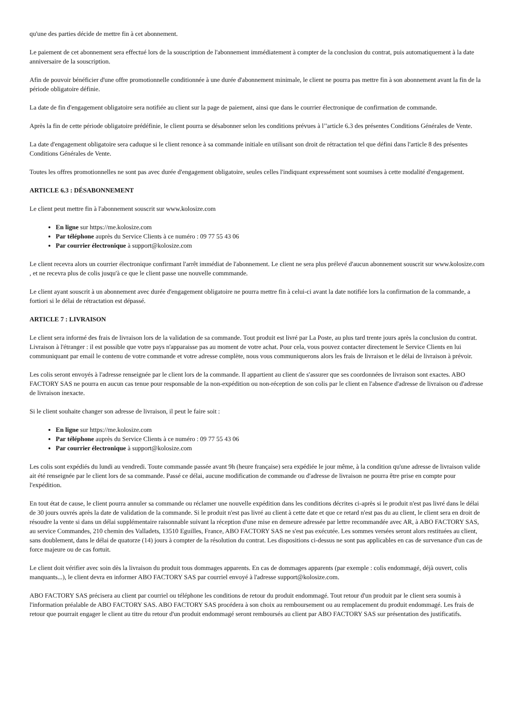qu'une des parties décide de mettre fin à cet abonnement.
Le paiement de cet abonnement sera effectué lors de la souscription de l'abonnement immédiatement à compter de la conclusion du contrat, puis automatiquement à la date anniversaire de la souscription.
Afin de pouvoir bénéficier d'une offre promotionnelle conditionnée à une durée d'abonnement minimale, le client ne pourra pas mettre fin à son abonnement avant la fin de la période obligatoire définie.
La date de fin d'engagement obligatoire sera notifiée au client sur la page de paiement, ainsi que dans le courrier électronique de confirmation de commande.
Après la fin de cette période obligatoire prédéfinie, le client pourra se désabonner selon les conditions prévues à l’'article 6.3 des présentes Conditions Générales de Vente.
La date d'engagement obligatoire sera caduque si le client renonce à sa commande initiale en utilisant son droit de rétractation tel que défini dans l'article 8 des présentes Conditions Générales de Vente.
Toutes les offres promotionnelles ne sont pas avec durée d'engagement obligatoire, seules celles l'indiquant expressément sont soumises à cette modalité d'engagement.
ARTICLE 6.3 : DÉSABONNEMENT
Le client peut mettre fin à l'abonnement souscrit sur www.kolosize.com
En ligne sur https://me.kolosize.com
Par téléphone auprès du Service Clients à ce numéro : 09 77 55 43 06
Par courrier électronique à support@kolosize.com
Le client recevra alors un courrier électronique confirmant l'arrêt immédiat de l'abonnement. Le client ne sera plus prélevé d'aucun abonnement souscrit sur www.kolosize.com , et ne recevra plus de colis jusqu'à ce que le client passe une nouvelle commmande.
Le client ayant souscrit à un abonnement avec durée d'engagement obligatoire ne pourra mettre fin à celui-ci avant la date notifiée lors la confirmation de la commande, a fortiori si le délai de rétractation est dépassé.
ARTICLE 7 : LIVRAISON
Le client sera informé des frais de livraison lors de la validation de sa commande. Tout produit est livré par La Poste, au plus tard trente jours après la conclusion du contrat. Livraison à l'étranger : il est possible que votre pays n'apparaisse pas au moment de votre achat. Pour cela, vous pouvez contacter directement le Service Clients en lui communiquant par email le contenu de votre commande et votre adresse complète, nous vous communiquerons alors les frais de livraison et le délai de livraison à prévoir.
Les colis seront envoyés à l'adresse renseignée par le client lors de la commande. Il appartient au client de s'assurer que ses coordonnées de livraison sont exactes. ABO FACTORY SAS ne pourra en aucun cas tenue pour responsable de la non-expédition ou non-réception de son colis par le client en l'absence d'adresse de livraison ou d'adresse de livraison inexacte.
Si le client souhaite changer son adresse de livraison, il peut le faire soit :
En ligne sur https://me.kolosize.com
Par téléphone auprès du Service Clients à ce numéro : 09 77 55 43 06
Par courrier électronique à support@kolosize.com
Les colis sont expédiés du lundi au vendredi. Toute commande passée avant 9h (heure française) sera expédiée le jour même, à la condition qu'une adresse de livraison valide ait été renseignée par le client lors de sa commande. Passé ce délai, aucune modification de commande ou d'adresse de livraison ne pourra être prise en compte pour l'expédition.
En tout état de cause, le client pourra annuler sa commande ou réclamer une nouvelle expédition dans les conditions décrites ci-après si le produit n'est pas livré dans le délai de 30 jours ouvrés après la date de validation de la commande. Si le produit n'est pas livré au client à cette date et que ce retard n'est pas du au client, le client sera en droit de résoudre la vente si dans un délai supplémentaire raisonnable suivant la réception d'une mise en demeure adressée par lettre recommandée avec AR, à ABO FACTORY SAS, au service Commandes, 210 chemin des Valladets, 13510 Eguilles, France, ABO FACTORY SAS ne s'est pas exécutée. Les sommes versées seront alors restituées au client, sans doublement, dans le délai de quatorze (14) jours à compter de la résolution du contrat. Les dispositions ci-dessus ne sont pas applicables en cas de survenance d'un cas de force majeure ou de cas fortuit.
Le client doit vérifier avec soin dès la livraison du produit tous dommages apparents. En cas de dommages apparents (par exemple : colis endommagé, déjà ouvert, colis manquants...), le client devra en informer ABO FACTORY SAS par courriel envoyé à l'adresse support@kolosize.com.
ABO FACTORY SAS précisera au client par courriel ou téléphone les conditions de retour du produit endommagé. Tout retour d'un produit par le client sera soumis à l'information préalable de ABO FACTORY SAS. ABO FACTORY SAS procédera à son choix au remboursement ou au remplacement du produit endommagé. Les frais de retour que pourrait engager le client au titre du retour d'un produit endommagé seront remboursés au client par ABO FACTORY SAS sur présentation des justificatifs.